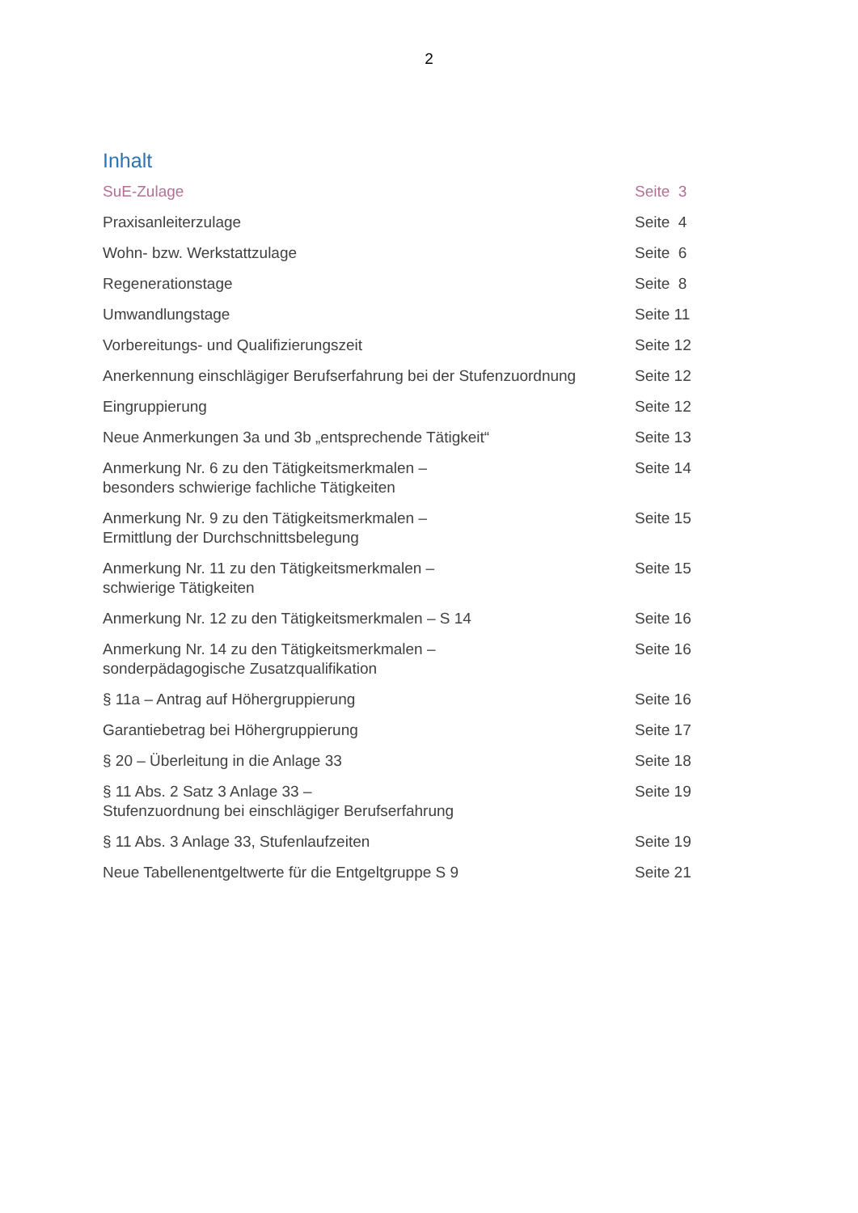2
Inhalt
| SuE-Zulage | Seite 3 |
| Praxisanleiterzulage | Seite 4 |
| Wohn- bzw. Werkstattzulage | Seite 6 |
| Regenerationstage | Seite 8 |
| Umwandlungstage | Seite 11 |
| Vorbereitungs- und Qualifizierungszeit | Seite 12 |
| Anerkennung einschlägiger Berufserfahrung bei der Stufenzuordnung | Seite 12 |
| Eingruppierung | Seite 12 |
| Neue Anmerkungen 3a und 3b „entsprechende Tätigkeit“ | Seite 13 |
| Anmerkung Nr. 6 zu den Tätigkeitsmerkmalen – besonders schwierige fachliche Tätigkeiten | Seite 14 |
| Anmerkung Nr. 9 zu den Tätigkeitsmerkmalen – Ermittlung der Durchschnittsbelegung | Seite 15 |
| Anmerkung Nr. 11 zu den Tätigkeitsmerkmalen – schwierige Tätigkeiten | Seite 15 |
| Anmerkung Nr. 12 zu den Tätigkeitsmerkmalen – S 14 | Seite 16 |
| Anmerkung Nr. 14 zu den Tätigkeitsmerkmalen – sonderpädagogische Zusatzqualifikation | Seite 16 |
| § 11a – Antrag auf Höhergruppierung | Seite 16 |
| Garantiebetrag bei Höhergruppierung | Seite 17 |
| § 20 – Überleitung in die Anlage 33 | Seite 18 |
| § 11 Abs. 2 Satz 3 Anlage 33 – Stufenzuordnung bei einschlägiger Berufserfahrung | Seite 19 |
| § 11 Abs. 3 Anlage 33, Stufenlaufzeiten | Seite 19 |
| Neue Tabellenentgeltwerte für die Entgeltgruppe S 9 | Seite 21 |